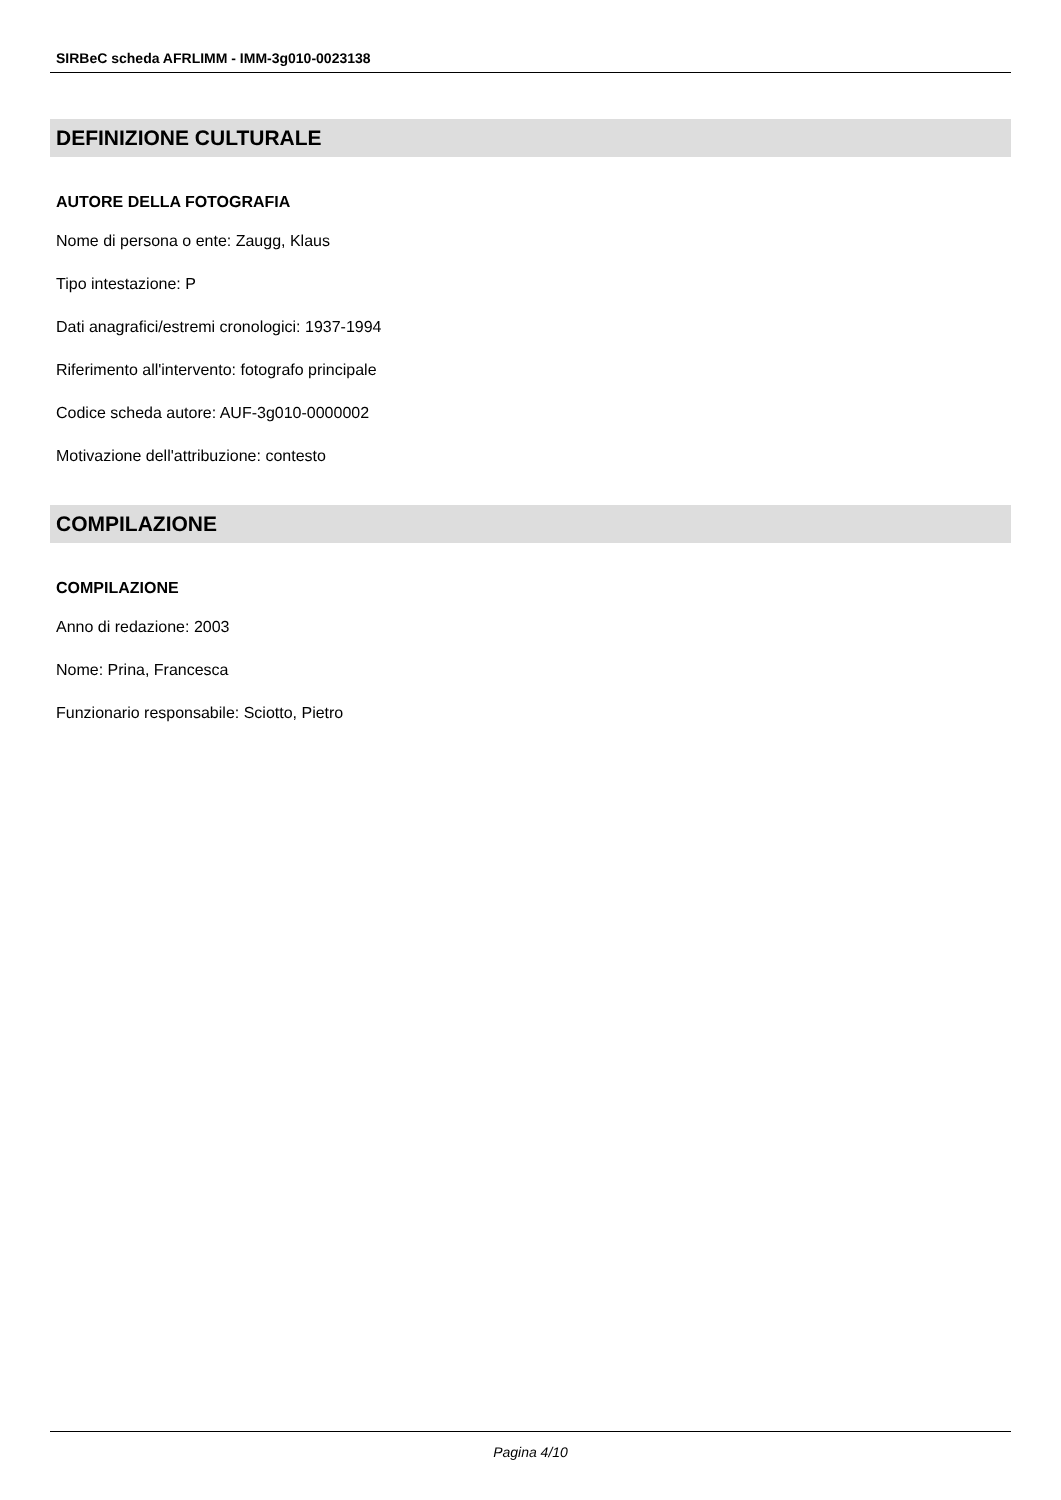SIRBeC scheda AFRLIMM - IMM-3g010-0023138
DEFINIZIONE CULTURALE
AUTORE DELLA FOTOGRAFIA
Nome di persona o ente: Zaugg, Klaus
Tipo intestazione: P
Dati anagrafici/estremi cronologici: 1937-1994
Riferimento all'intervento: fotografo principale
Codice scheda autore: AUF-3g010-0000002
Motivazione dell'attribuzione: contesto
COMPILAZIONE
COMPILAZIONE
Anno di redazione: 2003
Nome: Prina, Francesca
Funzionario responsabile: Sciotto, Pietro
Pagina 4/10